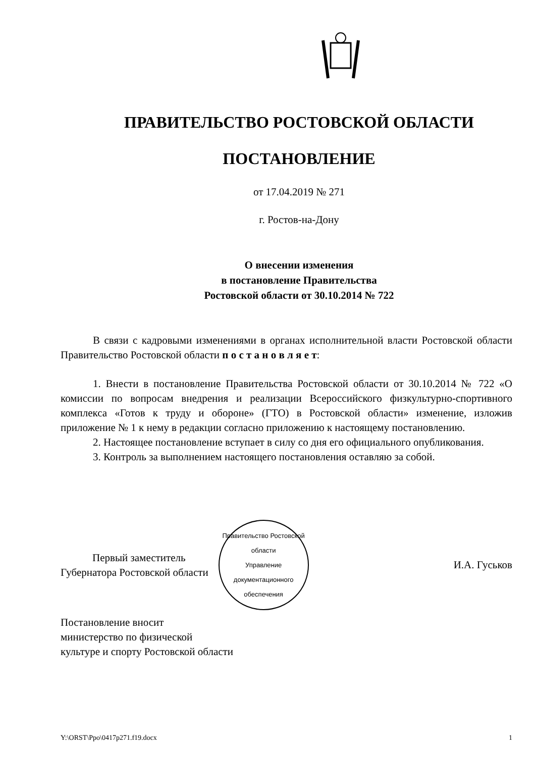ПРАВИТЕЛЬСТВО РОСТОВСКОЙ ОБЛАСТИ
ПОСТАНОВЛЕНИЕ
от 17.04.2019 № 271
г. Ростов-на-Дону
О внесении изменения
в постановление Правительства
Ростовской области от 30.10.2014 № 722
В связи с кадровыми изменениями в органах исполнительной власти Ростовской области Правительство Ростовской области п о с т а н о в л я е т:
1. Внести в постановление Правительства Ростовской области от 30.10.2014 № 722 «О комиссии по вопросам внедрения и реализации Всероссийского физкультурно-спортивного комплекса «Готов к труду и обороне» (ГТО) в Ростовской области» изменение, изложив приложение № 1 к нему в редакции согласно приложению к настоящему постановлению.
2. Настоящее постановление вступает в силу со дня его официального опубликования.
3. Контроль за выполнением настоящего постановления оставляю за собой.
Первый заместитель
Губернатора Ростовской области
Правительство Ростовской области
Управление
документационного
обеспечения
И.А. Гуськов
Постановление вносит
министерство по физической
культуре и спорту Ростовской области
Y:\ORST\Ppo\0417p271.f19.docx 1